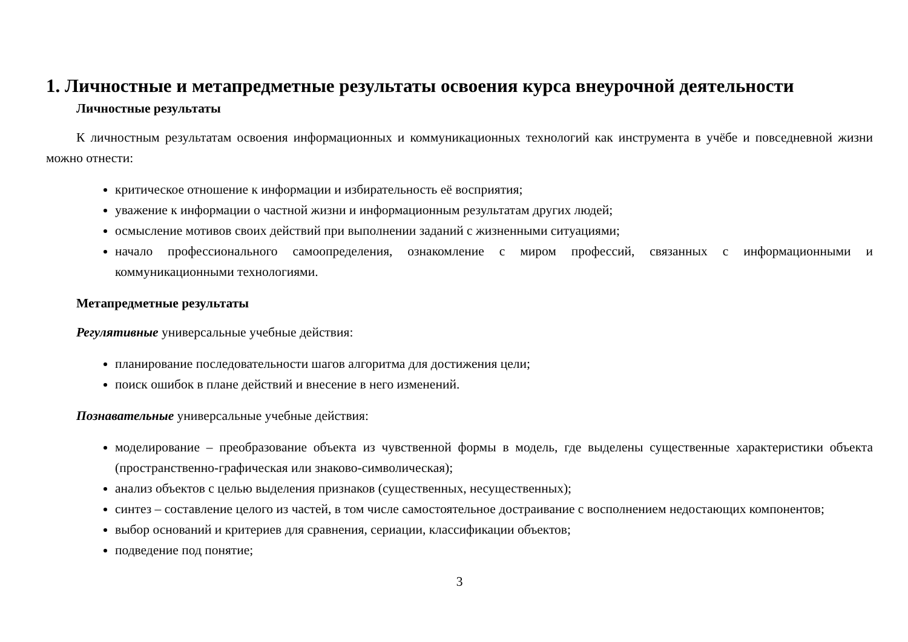1. Личностные и метапредметные результаты освоения курса внеурочной деятельности
Личностные результаты
К личностным результатам освоения информационных и коммуникационных технологий как инструмента в учёбе и повседневной жизни можно отнести:
критическое отношение к информации и избирательность её восприятия;
уважение к информации о частной жизни и информационным результатам других людей;
осмысление мотивов своих действий при выполнении заданий с жизненными ситуациями;
начало профессионального самоопределения, ознакомление с миром профессий, связанных с информационными и коммуникационными технологиями.
Метапредметные результаты
Регулятивные универсальные учебные действия:
планирование последовательности шагов алгоритма для достижения цели;
поиск ошибок в плане действий и внесение в него изменений.
Познавательные универсальные учебные действия:
моделирование – преобразование объекта из чувственной формы в модель, где выделены существенные характеристики объекта (пространственно-графическая или знаково-символическая);
анализ объектов с целью выделения признаков (существенных, несущественных);
синтез – составление целого из частей, в том числе самостоятельное достраивание с восполнением недостающих компонентов;
выбор оснований и критериев для сравнения, сериации, классификации объектов;
подведение под понятие;
3